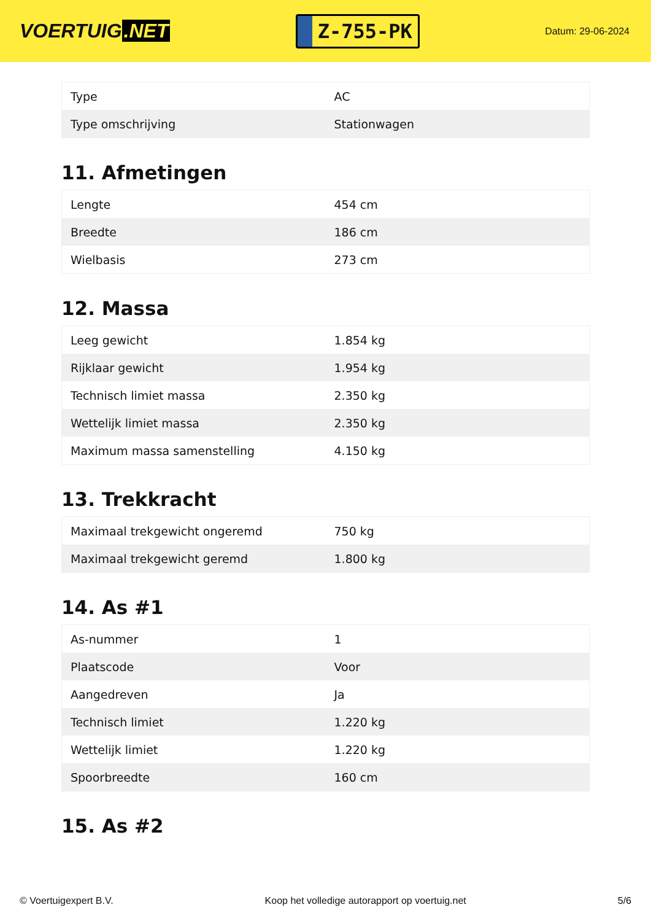VOERTUIG.NET
Z-755-PK
Datum: 29-06-2024
| Type | AC |
| Type omschrijving | Stationwagen |
11. Afmetingen
| Lengte | 454 cm |
| Breedte | 186 cm |
| Wielbasis | 273 cm |
12. Massa
| Leeg gewicht | 1.854 kg |
| Rijklaar gewicht | 1.954 kg |
| Technisch limiet massa | 2.350 kg |
| Wettelijk limiet massa | 2.350 kg |
| Maximum massa samenstelling | 4.150 kg |
13. Trekkracht
| Maximaal trekgewicht ongeremd | 750 kg |
| Maximaal trekgewicht geremd | 1.800 kg |
14. As #1
| As-nummer | 1 |
| Plaatscode | Voor |
| Aangedreven | Ja |
| Technisch limiet | 1.220 kg |
| Wettelijk limiet | 1.220 kg |
| Spoorbreedte | 160 cm |
15. As #2
© Voertuigexpert B.V. Koop het volledige autorapport op voertuig.net 5/6